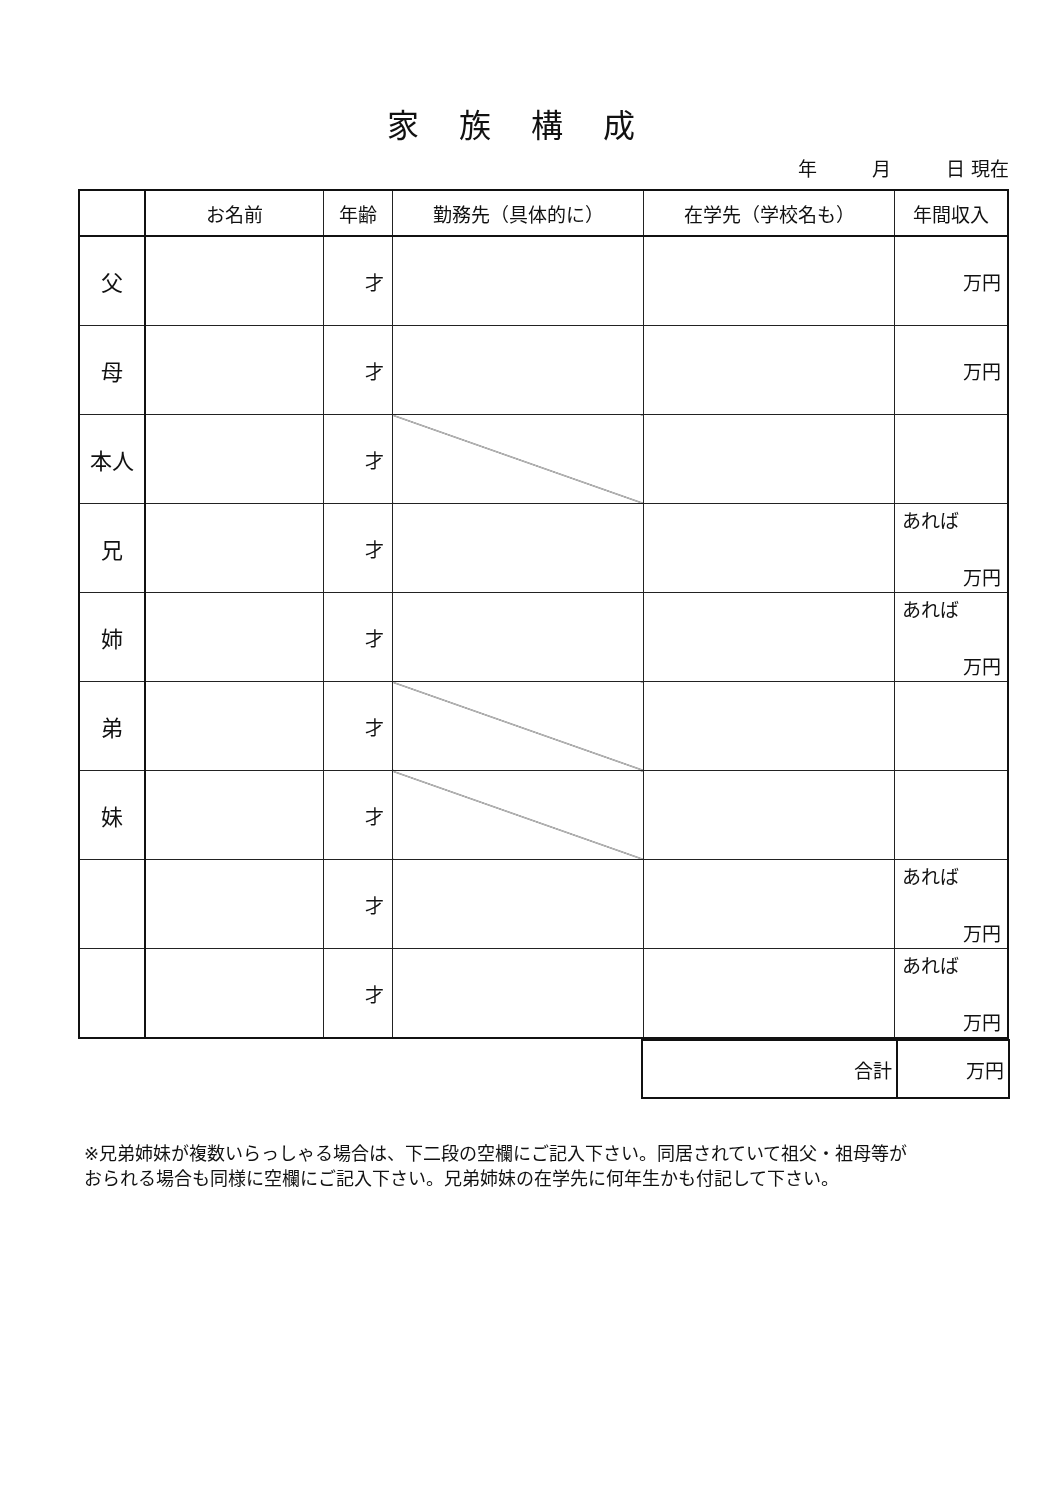家族構成
年 月 日 現在
| | お名前 | 年齢 | 勤務先（具体的に） | 在学先（学校名も） | 年間収入 |
| --- | --- | --- | --- | --- | --- |
| 父 | | 才 | | | 万円 |
| 母 | | 才 | | | 万円 |
| 本人 | | 才 | | | |
| 兄 | | 才 | | | あれば 万円 |
| 姉 | | 才 | | | あれば 万円 |
| 弟 | | 才 | | | |
| 妹 | | 才 | | | |
| | | 才 | | | あれば 万円 |
| | | 才 | | | あれば 万円 |
| 合計 | 万円 |
※兄弟姉妹が複数いらっしゃる場合は、下二段の空欄にご記入下さい。同居されていて祖父・祖母等が
おられる場合も同様に空欄にご記入下さい。兄弟姉妹の在学先に何年生かも付記して下さい。